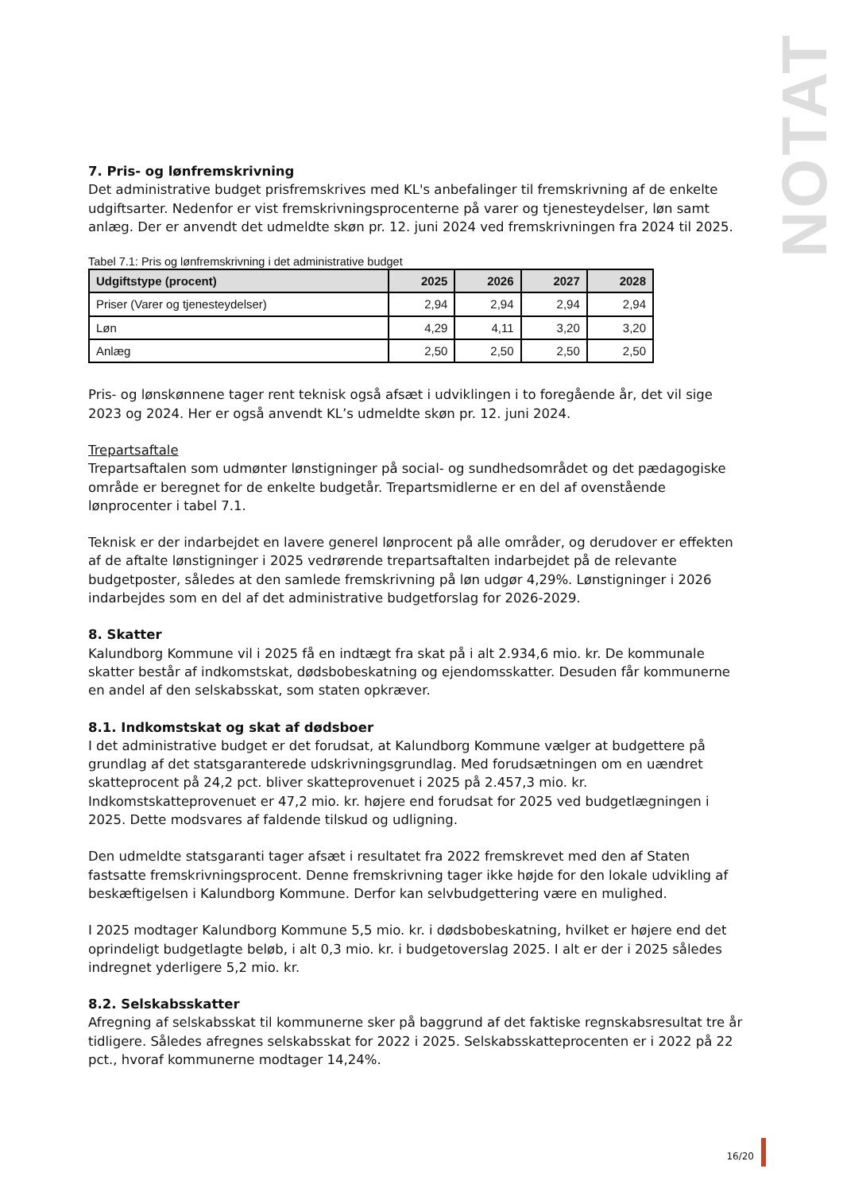NOTAT
7. Pris- og lønfremskrivning
Det administrative budget prisfremskrives med KL's anbefalinger til fremskrivning af de enkelte udgiftsarter. Nedenfor er vist fremskrivningsprocenterne på varer og tjenesteydelser, løn samt anlæg. Der er anvendt det udmeldte skøn pr. 12. juni 2024 ved fremskrivningen fra 2024 til 2025.
Tabel 7.1: Pris og lønfremskrivning i det administrative budget
| Udgiftstype (procent) | 2025 | 2026 | 2027 | 2028 |
| --- | --- | --- | --- | --- |
| Priser (Varer og tjenesteydelser) | 2,94 | 2,94 | 2,94 | 2,94 |
| Løn | 4,29 | 4,11 | 3,20 | 3,20 |
| Anlæg | 2,50 | 2,50 | 2,50 | 2,50 |
Pris- og lønskønnene tager rent teknisk også afsæt i udviklingen i to foregående år, det vil sige 2023 og 2024. Her er også anvendt KL’s udmeldte skøn pr. 12. juni 2024.
Trepartsaftale
Trepartsaftalen som udmønter lønstigninger på social- og sundhedsområdet og det pædagogiske område er beregnet for de enkelte budgetår. Trepartsmidlerne er en del af ovenstående lønprocenter i tabel 7.1.
Teknisk er der indarbejdet en lavere generel lønprocent på alle områder, og derudover er effekten af de aftalte lønstigninger i 2025 vedrørende trepartsaftalten indarbejdet på de relevante budgetposter, således at den samlede fremskrivning på løn udgør 4,29%. Lønstigninger i 2026 indarbejdes som en del af det administrative budgetforslag for 2026-2029.
8. Skatter
Kalundborg Kommune vil i 2025 få en indtægt fra skat på i alt 2.934,6 mio. kr. De kommunale skatter består af indkomstskat, dødsbobeskatning og ejendomsskatter. Desuden får kommunerne en andel af den selskabsskat, som staten opkræver.
8.1. Indkomstskat og skat af dødsboer
I det administrative budget er det forudsat, at Kalundborg Kommune vælger at budgettere på grundlag af det statsgaranterede udskrivningsgrundlag. Med forudsætningen om en uændret skatteprocent på 24,2 pct. bliver skatteprovenuet i 2025 på 2.457,3 mio. kr. Indkomstskatteprovenuet er 47,2 mio. kr. højere end forudsat for 2025 ved budgetlægningen i 2025. Dette modsvares af faldende tilskud og udligning.
Den udmeldte statsgaranti tager afsæt i resultatet fra 2022 fremskrevet med den af Staten fastsatte fremskrivningsprocent. Denne fremskrivning tager ikke højde for den lokale udvikling af beskæftigelsen i Kalundborg Kommune. Derfor kan selvbudgettering være en mulighed.
I 2025 modtager Kalundborg Kommune 5,5 mio. kr. i dødsbobeskatning, hvilket er højere end det oprindeligt budgetlagte beløb, i alt 0,3 mio. kr. i budgetoverslag 2025. I alt er der i 2025 således indregnet yderligere 5,2 mio. kr.
8.2. Selskabsskatter
Afregning af selskabsskat til kommunerne sker på baggrund af det faktiske regnskabsresultat tre år tidligere. Således afregnes selskabsskat for 2022 i 2025. Selskabsskatteprocenten er i 2022 på 22 pct., hvoraf kommunerne modtager 14,24%.
16/20